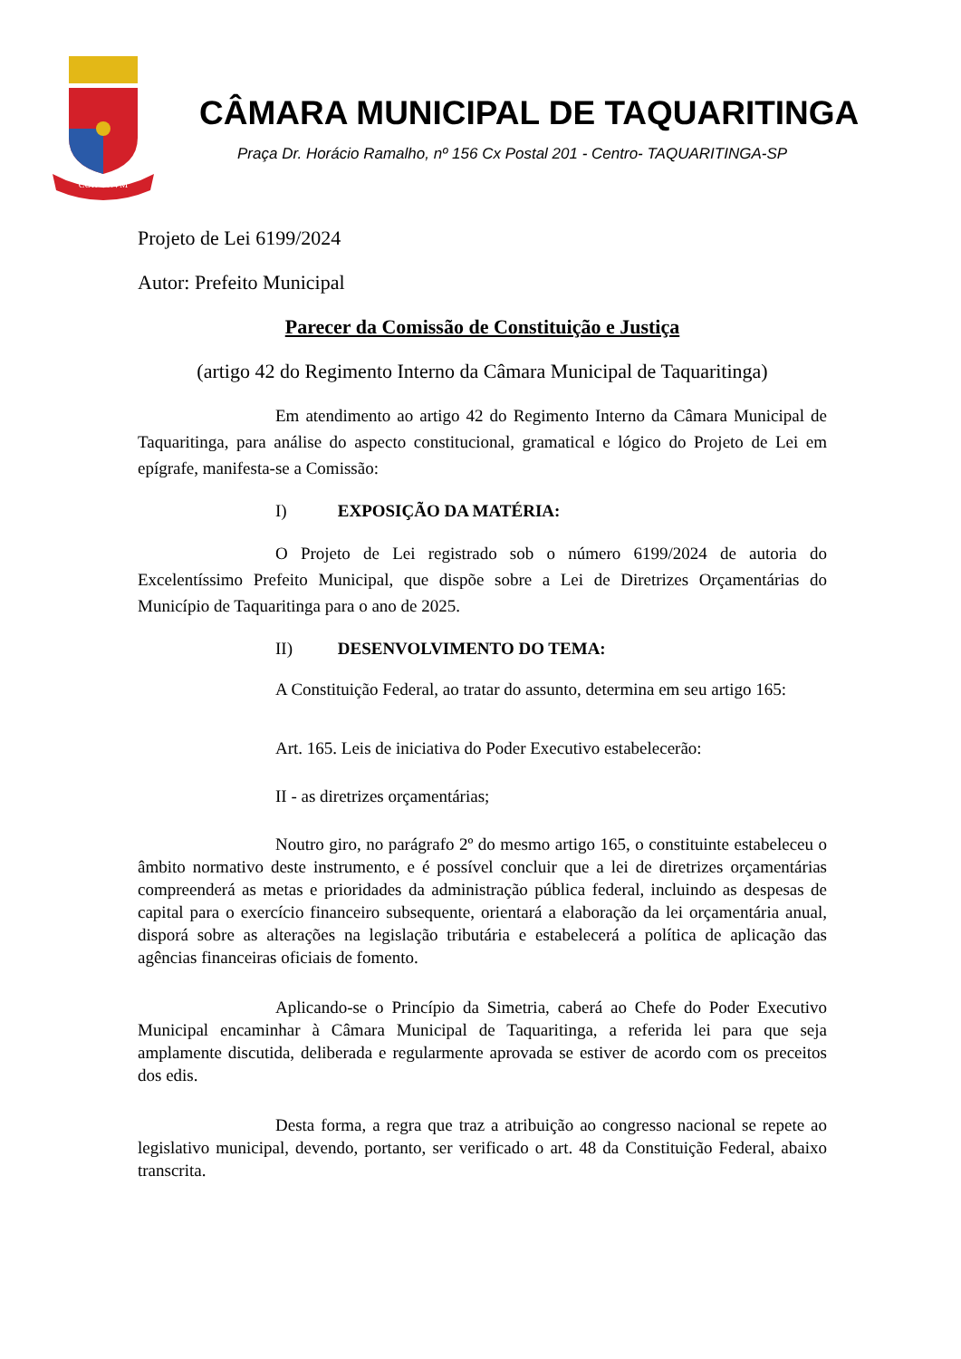COR·VNVM
CÂMARA MUNICIPAL DE TAQUARITINGA
Praça Dr. Horácio Ramalho, nº 156 Cx Postal 201 - Centro- TAQUARITINGA-SP
Projeto de Lei 6199/2024
Autor: Prefeito Municipal
Parecer da Comissão de Constituição e Justiça
(artigo 42 do Regimento Interno da Câmara Municipal de Taquaritinga)
Em atendimento ao artigo 42 do Regimento Interno da Câmara Municipal de Taquaritinga, para análise do aspecto constitucional, gramatical e lógico do Projeto de Lei em epígrafe, manifesta-se a Comissão:
I) EXPOSIÇÃO DA MATÉRIA:
O Projeto de Lei registrado sob o número 6199/2024 de autoria do Excelentíssimo Prefeito Municipal, que dispõe sobre a Lei de Diretrizes Orçamentárias do Município de Taquaritinga para o ano de 2025.
II) DESENVOLVIMENTO DO TEMA:
A Constituição Federal, ao tratar do assunto, determina em seu artigo 165:
Art. 165. Leis de iniciativa do Poder Executivo estabelecerão:
II - as diretrizes orçamentárias;
Noutro giro, no parágrafo 2º do mesmo artigo 165, o constituinte estabeleceu o âmbito normativo deste instrumento, e é possível concluir que a lei de diretrizes orçamentárias compreenderá as metas e prioridades da administração pública federal, incluindo as despesas de capital para o exercício financeiro subsequente, orientará a elaboração da lei orçamentária anual, disporá sobre as alterações na legislação tributária e estabelecerá a política de aplicação das agências financeiras oficiais de fomento.
Aplicando-se o Princípio da Simetria, caberá ao Chefe do Poder Executivo Municipal encaminhar à Câmara Municipal de Taquaritinga, a referida lei para que seja amplamente discutida, deliberada e regularmente aprovada se estiver de acordo com os preceitos dos edis.
Desta forma, a regra que traz a atribuição ao congresso nacional se repete ao legislativo municipal, devendo, portanto, ser verificado o art. 48 da Constituição Federal, abaixo transcrita.